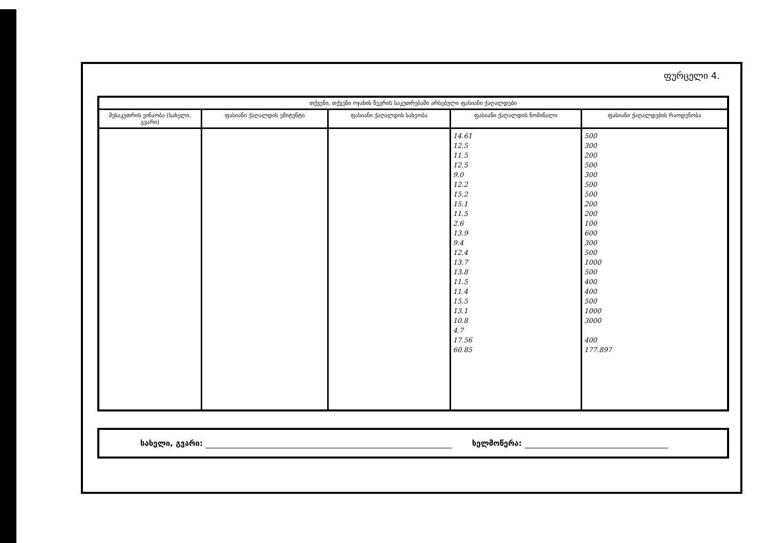ფურცელი 4.
| თქვენი, თქვენი ოჯახის წევრის საკუთრებაში არსებული ფასიანი ქაღალდები | | | | |
| --- | --- | --- | --- | --- |
| მესაკუთრის ვინაობა (სახელი, გვარი) | ფასიანი ქაღალდის ემიტენტი | ფასიანი ქაღალდის სახეობა | ფასიანი ქაღალდის ნომინალი | ფასიანი ქაღალდების რაოდენობა |
| | | | 14.61 12.5 11.5 12.5 9.0 12.2 15.2 15.1 11.5 2.6 13.9 9.4 12.4 13.7 13.8 11.5 11.4 15.5 13.1 10.8 4.7 17.56 60.85 | 500 300 200 500 300 500 500 200 200 100 600 300 500 1000 500 400 400 500 1000 3000 400 177.897 |
სახელი, გვარი: ხელმოწერა: